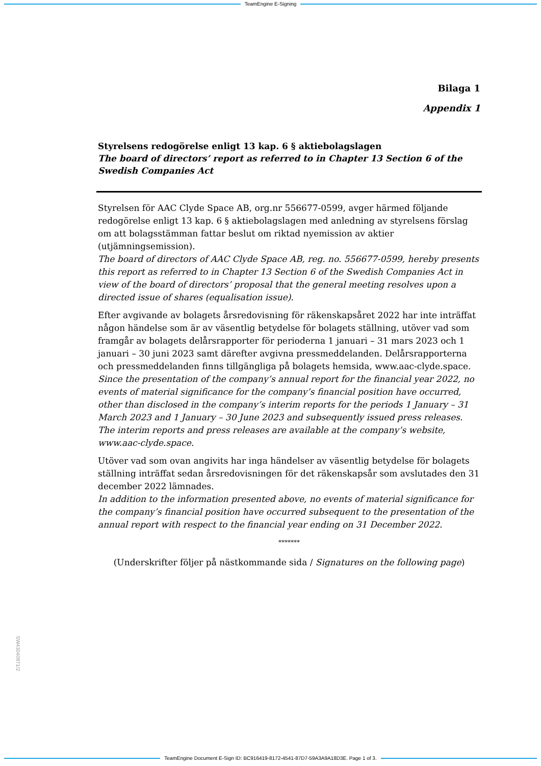TeamEngine E-Signing
Bilaga 1
Appendix 1
Styrelsens redogörelse enligt 13 kap. 6 § aktiebolagslagen
The board of directors’ report as referred to in Chapter 13 Section 6 of the Swedish Companies Act
Styrelsen för AAC Clyde Space AB, org.nr 556677-0599, avger härmed följande redogörelse enligt 13 kap. 6 § aktiebolagslagen med anledning av styrelsens förslag om att bolagsstämman fattar beslut om riktad nyemission av aktier (utjämningsemission).
The board of directors of AAC Clyde Space AB, reg. no. 556677-0599, hereby presents this report as referred to in Chapter 13 Section 6 of the Swedish Companies Act in view of the board of directors’ proposal that the general meeting resolves upon a directed issue of shares (equalisation issue).
Efter avgivande av bolagets årsredovisning för räkenskapsåret 2022 har inte inträffat någon händelse som är av väsentlig betydelse för bolagets ställning, utöver vad som framgår av bolagets delårsrapporter för perioderna 1 januari – 31 mars 2023 och 1 januari – 30 juni 2023 samt därefter avgivna pressmeddelanden. Delårsrapporterna och pressmeddelanden finns tillgängliga på bolagets hemsida, www.aac-clyde.space.
Since the presentation of the company’s annual report for the financial year 2022, no events of material significance for the company’s financial position have occurred, other than disclosed in the company’s interim reports for the periods 1 January – 31 March 2023 and 1 January – 30 June 2023 and subsequently issued press releases. The interim reports and press releases are available at the company’s website, www.aac-clyde.space.
Utöver vad som ovan angivits har inga händelser av väsentlig betydelse för bolagets ställning inträffat sedan årsredovisningen för det räkenskapsår som avslutades den 31 december 2022 lämnades.
In addition to the information presented above, no events of material significance for the company’s financial position have occurred subsequent to the presentation of the annual report with respect to the financial year ending on 31 December 2022.
*******
(Underskrifter följer på nästkommande sida / Signatures on the following page)
SW43040871/2
TeamEngine Document E-Sign ID: BC916419-8172-4541-87D7-59A3A9A18D3E. Page 1 of 3.